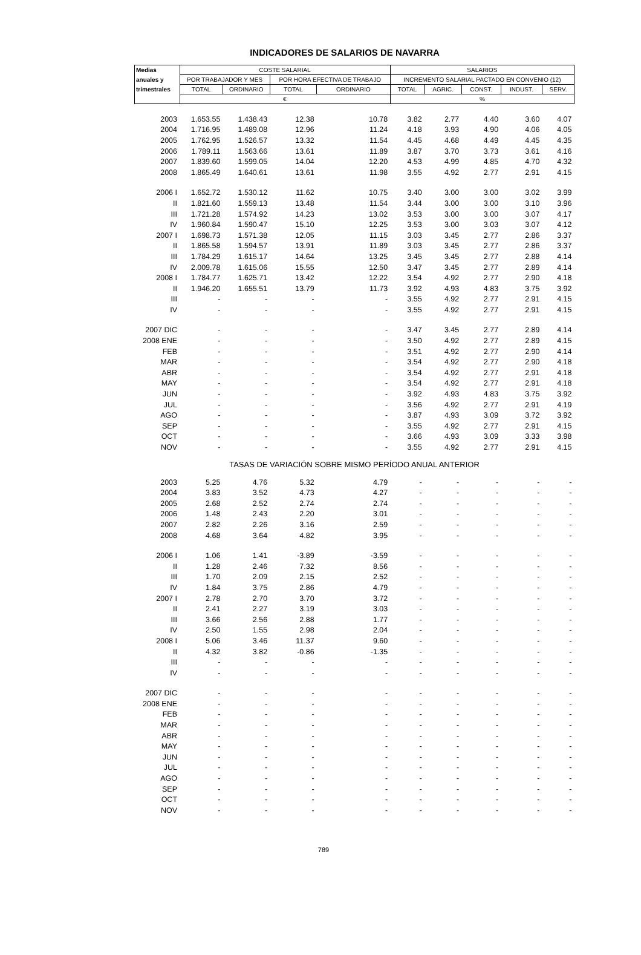INDICADORES DE SALARIOS DE NAVARRA
| Medias | COSTE SALARIAL | | | | SALARIOS | | | | |
| --- | --- | --- | --- | --- | --- | --- | --- | --- | --- |
| anuales y | POR TRABAJADOR Y MES | | POR HORA EFECTIVA DE TRABAJO | | INCREMENTO SALARIAL PACTADO EN CONVENIO (12) | | | | |
| trimestrales | TOTAL | ORDINARIO | TOTAL | ORDINARIO | TOTAL | AGRIC. | CONST. | INDUST. | SERV. |
| | € | | | | % | | | | |
| 2003 | 1.653.55 | 1.438.43 | 12.38 | 10.78 | 3.82 | 2.77 | 4.40 | 3.60 | 4.07 |
| 2004 | 1.716.95 | 1.489.08 | 12.96 | 11.24 | 4.18 | 3.93 | 4.90 | 4.06 | 4.05 |
| 2005 | 1.762.95 | 1.526.57 | 13.32 | 11.54 | 4.45 | 4.68 | 4.49 | 4.45 | 4.35 |
| 2006 | 1.789.11 | 1.563.66 | 13.61 | 11.89 | 3.87 | 3.70 | 3.73 | 3.61 | 4.16 |
| 2007 | 1.839.60 | 1.599.05 | 14.04 | 12.20 | 4.53 | 4.99 | 4.85 | 4.70 | 4.32 |
| 2008 | 1.865.49 | 1.640.61 | 13.61 | 11.98 | 3.55 | 4.92 | 2.77 | 2.91 | 4.15 |
| 2006 I | 1.652.72 | 1.530.12 | 11.62 | 10.75 | 3.40 | 3.00 | 3.00 | 3.02 | 3.99 |
| II | 1.821.60 | 1.559.13 | 13.48 | 11.54 | 3.44 | 3.00 | 3.00 | 3.10 | 3.96 |
| III | 1.721.28 | 1.574.92 | 14.23 | 13.02 | 3.53 | 3.00 | 3.00 | 3.07 | 4.17 |
| IV | 1.960.84 | 1.590.47 | 15.10 | 12.25 | 3.53 | 3.00 | 3.03 | 3.07 | 4.12 |
| 2007 I | 1.698.73 | 1.571.38 | 12.05 | 11.15 | 3.03 | 3.45 | 2.77 | 2.86 | 3.37 |
| II | 1.865.58 | 1.594.57 | 13.91 | 11.89 | 3.03 | 3.45 | 2.77 | 2.86 | 3.37 |
| III | 1.784.29 | 1.615.17 | 14.64 | 13.25 | 3.45 | 3.45 | 2.77 | 2.88 | 4.14 |
| IV | 2.009.78 | 1.615.06 | 15.55 | 12.50 | 3.47 | 3.45 | 2.77 | 2.89 | 4.14 |
| 2008 I | 1.784.77 | 1.625.71 | 13.42 | 12.22 | 3.54 | 4.92 | 2.77 | 2.90 | 4.18 |
| II | 1.946.20 | 1.655.51 | 13.79 | 11.73 | 3.92 | 4.93 | 4.83 | 3.75 | 3.92 |
| III | - | - | - | - | 3.55 | 4.92 | 2.77 | 2.91 | 4.15 |
| IV | - | - | - | - | 3.55 | 4.92 | 2.77 | 2.91 | 4.15 |
| 2007 DIC | - | - | - | - | 3.47 | 3.45 | 2.77 | 2.89 | 4.14 |
| 2008 ENE | - | - | - | - | 3.50 | 4.92 | 2.77 | 2.89 | 4.15 |
| FEB | - | - | - | - | 3.51 | 4.92 | 2.77 | 2.90 | 4.14 |
| MAR | - | - | - | - | 3.54 | 4.92 | 2.77 | 2.90 | 4.18 |
| ABR | - | - | - | - | 3.54 | 4.92 | 2.77 | 2.91 | 4.18 |
| MAY | - | - | - | - | 3.54 | 4.92 | 2.77 | 2.91 | 4.18 |
| JUN | - | - | - | - | 3.92 | 4.93 | 4.83 | 3.75 | 3.92 |
| JUL | - | - | - | - | 3.56 | 4.92 | 2.77 | 2.91 | 4.19 |
| AGO | - | - | - | - | 3.87 | 4.93 | 3.09 | 3.72 | 3.92 |
| SEP | - | - | - | - | 3.55 | 4.92 | 2.77 | 2.91 | 4.15 |
| OCT | - | - | - | - | 3.66 | 4.93 | 3.09 | 3.33 | 3.98 |
| NOV | - | - | - | - | 3.55 | 4.92 | 2.77 | 2.91 | 4.15 |
| TASAS DE VARIACIÓN SOBRE MISMO PERÍODO ANUAL ANTERIOR | | | | | | | | | |
| 2003 | 5.25 | 4.76 | 5.32 | 4.79 | - | - | - | - | - |
| 2004 | 3.83 | 3.52 | 4.73 | 4.27 | - | - | - | - | - |
| 2005 | 2.68 | 2.52 | 2.74 | 2.74 | - | - | - | - | - |
| 2006 | 1.48 | 2.43 | 2.20 | 3.01 | - | - | - | - | - |
| 2007 | 2.82 | 2.26 | 3.16 | 2.59 | - | - | - | - | - |
| 2008 | 4.68 | 3.64 | 4.82 | 3.95 | - | - | - | - | - |
| 2006 I | 1.06 | 1.41 | -3.89 | -3.59 | - | - | - | - | - |
| II | 1.28 | 2.46 | 7.32 | 8.56 | - | - | - | - | - |
| III | 1.70 | 2.09 | 2.15 | 2.52 | - | - | - | - | - |
| IV | 1.84 | 3.75 | 2.86 | 4.79 | - | - | - | - | - |
| 2007 I | 2.78 | 2.70 | 3.70 | 3.72 | - | - | - | - | - |
| II | 2.41 | 2.27 | 3.19 | 3.03 | - | - | - | - | - |
| III | 3.66 | 2.56 | 2.88 | 1.77 | - | - | - | - | - |
| IV | 2.50 | 1.55 | 2.98 | 2.04 | - | - | - | - | - |
| 2008 I | 5.06 | 3.46 | 11.37 | 9.60 | - | - | - | - | - |
| II | 4.32 | 3.82 | -0.86 | -1.35 | - | - | - | - | - |
| III | - | - | - | - | - | - | - | - | - |
| IV | - | - | - | - | - | - | - | - | - |
| 2007 DIC | - | - | - | - | - | - | - | - | - |
| 2008 ENE | - | - | - | - | - | - | - | - | - |
| FEB | - | - | - | - | - | - | - | - | - |
| MAR | - | - | - | - | - | - | - | - | - |
| ABR | - | - | - | - | - | - | - | - | - |
| MAY | - | - | - | - | - | - | - | - | - |
| JUN | - | - | - | - | - | - | - | - | - |
| JUL | - | - | - | - | - | - | - | - | - |
| AGO | - | - | - | - | - | - | - | - | - |
| SEP | - | - | - | - | - | - | - | - | - |
| OCT | - | - | - | - | - | - | - | - | - |
| NOV | - | - | - | - | - | - | - | - | - |
789